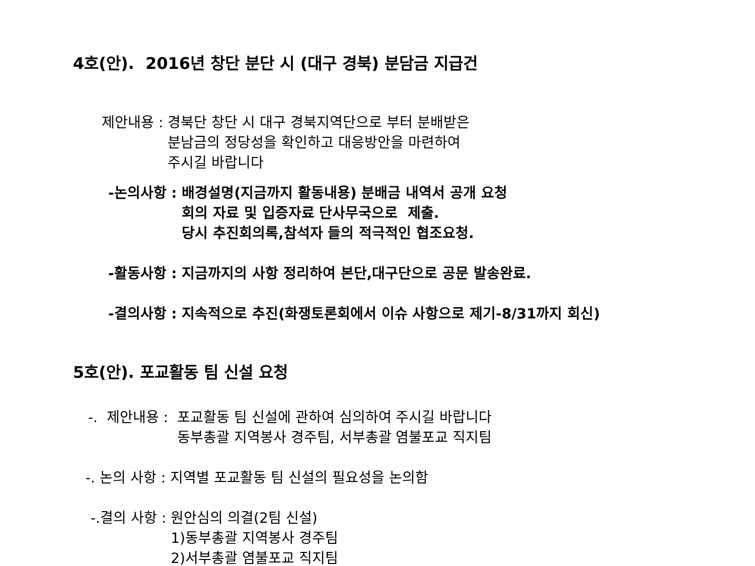4호(안). 2016년 창단 분단 시 (대구 경북) 분담금 지급건
제안내용 :
경북단 창단 시 대구 경북지역단으로 부터 분배받은
분남금의 정당성을 확인하고 대응방안을 마련하여
주시길 바랍니다
-논의사항 :
배경설명(지금까지 활동내용) 분배금 내역서 공개 요청
회의 자료 및 입증자료 단사무국으로 제출.
당시 추진회의록,참석자 들의 적극적인 협조요청.
-활동사항 : 지금까지의 사항 정리하여 본단,대구단으로 공문 발송완료.
-결의사항 : 지속적으로 추진(화쟁토론회에서 이슈 사항으로 제기-8/31까지 회신)
5호(안). 포교활동 팀 신설 요청
-. 제안내용 :
포교활동 팀 신설에 관하여 심의하여 주시길 바랍니다
동부총괄 지역봉사 경주팀, 서부총괄 염불포교 직지팀
-. 논의 사항 : 지역별 포교활동 팀 신설의 필요성을 논의함
-.결의 사항 :
원안심의 의결(2팀 신설)
1)동부총괄 지역봉사 경주팀
2)서부총괄 염불포교 직지팀